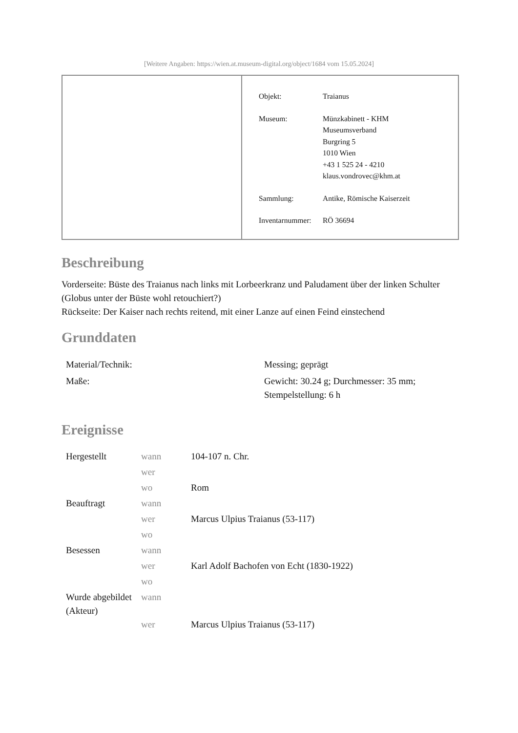[Weitere Angaben: https://wien.at.museum-digital.org/object/1684 vom 15.05.2024]
| Objekt: | Traianus |
| Museum: | Münzkabinett - KHM Museumsverband Burgring 5 1010 Wien +43 1 525 24 - 4210 klaus.vondrovec@khm.at |
| Sammlung: | Antike, Römische Kaiserzeit |
| Inventarnummer: | RÖ 36694 |
Beschreibung
Vorderseite: Büste des Traianus nach links mit Lorbeerkranz und Paludament über der linken Schulter (Globus unter der Büste wohl retouchiert?)
Rückseite: Der Kaiser nach rechts reitend, mit einer Lanze auf einen Feind einstechend
Grunddaten
| Material/Technik: | Messing; geprägt |
| Maße: | Gewicht: 30.24 g; Durchmesser: 35 mm; Stempelstellung: 6 h |
Ereignisse
| Hergestellt | wann | 104-107 n. Chr. |
| | wer | |
| | wo | Rom |
| Beauftragt | wann | |
| | wer | Marcus Ulpius Traianus (53-117) |
| | wo | |
| Besessen | wann | |
| | wer | Karl Adolf Bachofen von Echt (1830-1922) |
| | wo | |
| Wurde abgebildet (Akteur) | wann | |
| | wer | Marcus Ulpius Traianus (53-117) |